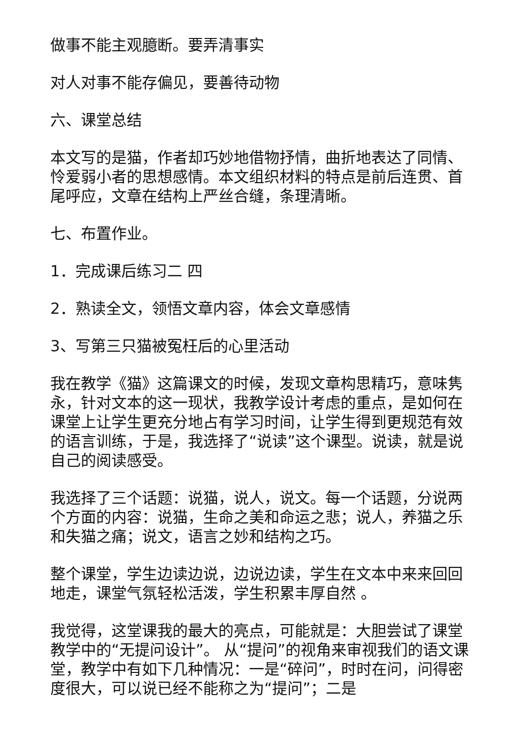做事不能主观臆断。要弄清事实
对人对事不能存偏见，要善待动物
六、课堂总结
本文写的是猫，作者却巧妙地借物抒情，曲折地表达了同情、怜爱弱小者的思想感情。本文组织材料的特点是前后连贯、首尾呼应，文章在结构上严丝合缝，条理清晰。
七、布置作业。
1．完成课后练习二 四
2．熟读全文，领悟文章内容，体会文章感情
3、写第三只猫被冤枉后的心里活动
我在教学《猫》这篇课文的时候，发现文章构思精巧，意味隽永，针对文本的这一现状，我教学设计考虑的重点，是如何在课堂上让学生更充分地占有学习时间，让学生得到更规范有效的语言训练，于是，我选择了“说读”这个课型。说读，就是说自己的阅读感受。
我选择了三个话题：说猫，说人，说文。每一个话题，分说两个方面的内容：说猫，生命之美和命运之悲；说人，养猫之乐和失猫之痛；说文，语言之妙和结构之巧。
整个课堂，学生边读边说，边说边读，学生在文本中来来回回地走，课堂气氛轻松活泼，学生积累丰厚自然 。
我觉得，这堂课我的最大的亮点，可能就是：大胆尝试了课堂教学中的“无提问设计”。 从“提问”的视角来审视我们的语文课堂，教学中有如下几种情况：一是“碎问”，时时在问，问得密度很大，可以说已经不能称之为“提问”；二是